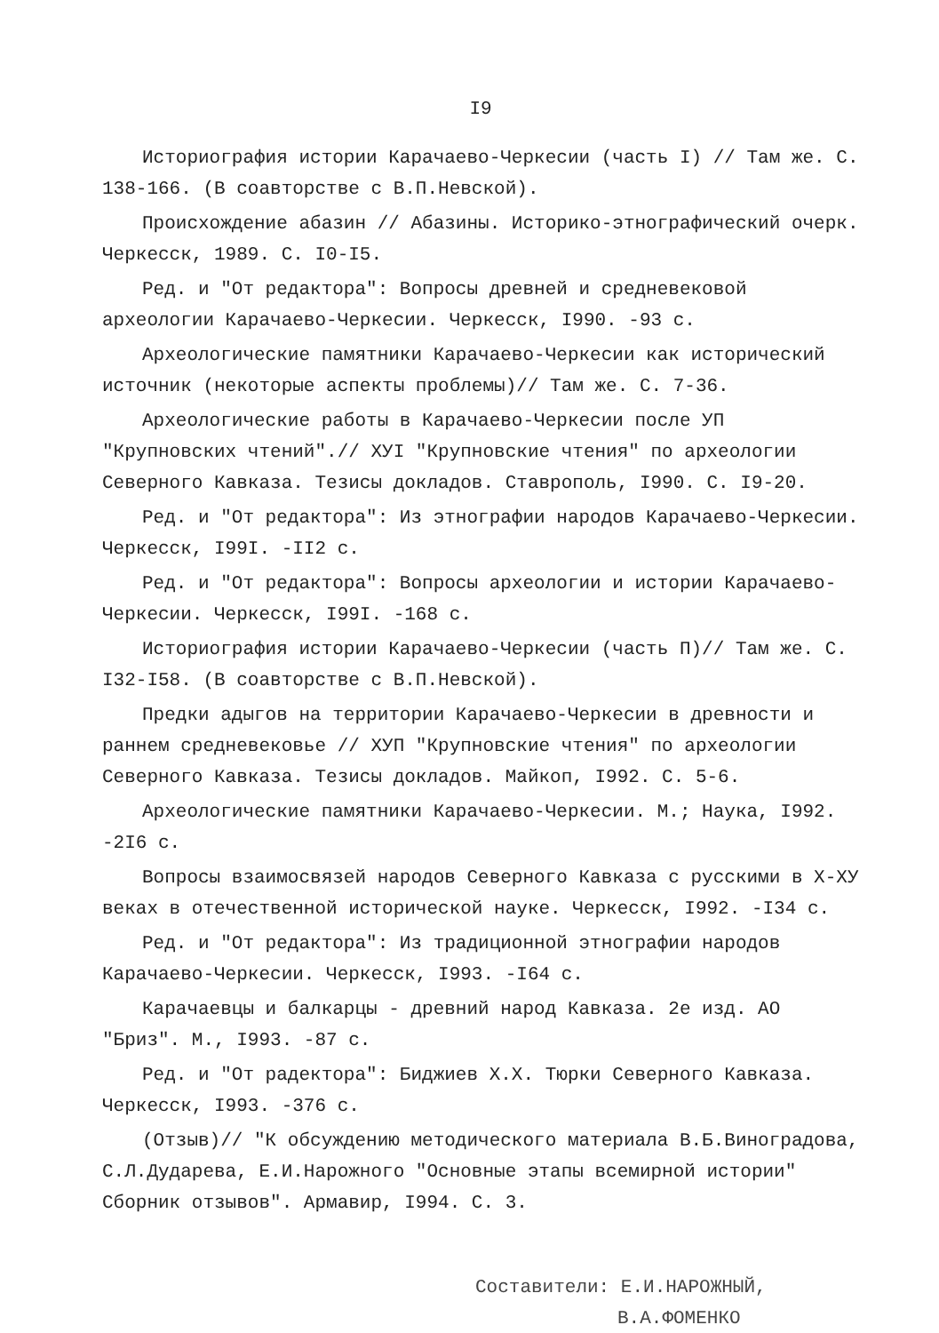I9
Историография истории Карачаево-Черкесии (часть I) // Там же. С. 138-166. (В соавторстве с В.П.Невской).
Происхождение абазин // Абазины. Историко-этнографический очерк. Черкесск, 1989. С. I0-I5.
Ред. и "От редактора": Вопросы древней и средневековой археологии Карачаево-Черкесии. Черкесск, I990. -93 с.
Археологические памятники Карачаево-Черкесии как исторический источник (некоторые аспекты проблемы)// Там же. С. 7-36.
Археологические работы в Карачаево-Черкесии после УП "Крупновских чтений".// ХУI "Крупновские чтения" по археологии Северного Кавказа. Тезисы докладов. Ставрополь, I990. С. I9-20.
Ред. и "От редактора": Из этнографии народов Карачаево-Черкесии. Черкесск, I99I. -II2 с.
Ред. и "От редактора": Вопросы археологии и истории Карачаево-Черкесии. Черкесск, I99I. -168 с.
Историография истории Карачаево-Черкесии (часть П)// Там же. С. I32-I58. (В соавторстве с В.П.Невской).
Предки адыгов на территории Карачаево-Черкесии в древности и раннем средневековье // ХУП "Крупновские чтения" по археологии Северного Кавказа. Тезисы докладов. Майкоп, I992. С. 5-6.
Археологические памятники Карачаево-Черкесии. М.; Наука, I992. -2I6 с.
Вопросы взаимосвязей народов Северного Кавказа с русскими в Х-ХУ веках в отечественной исторической науке. Черкесск, I992. -I34 с.
Ред. и "От редактора": Из традиционной этнографии народов Карачаево-Черкесии. Черкесск, I993. -I64 с.
Карачаевцы и балкарцы - древний народ Кавказа. 2е изд. АО "Бриз". М., I993. -87 с.
Ред. и "От радектора": Биджиев Х.Х. Тюрки Северного Кавказа. Черкесск, I993. -376 с.
(Отзыв)// "К обсуждению методического материала В.Б.Виноградова, С.Л.Дударева, Е.И.Нарожного "Основные этапы всемирной истории" Сборник отзывов". Армавир, I994. С. 3.
Составители: Е.И.НАРОЖНЫЙ,
В.А.ФОМЕНКО